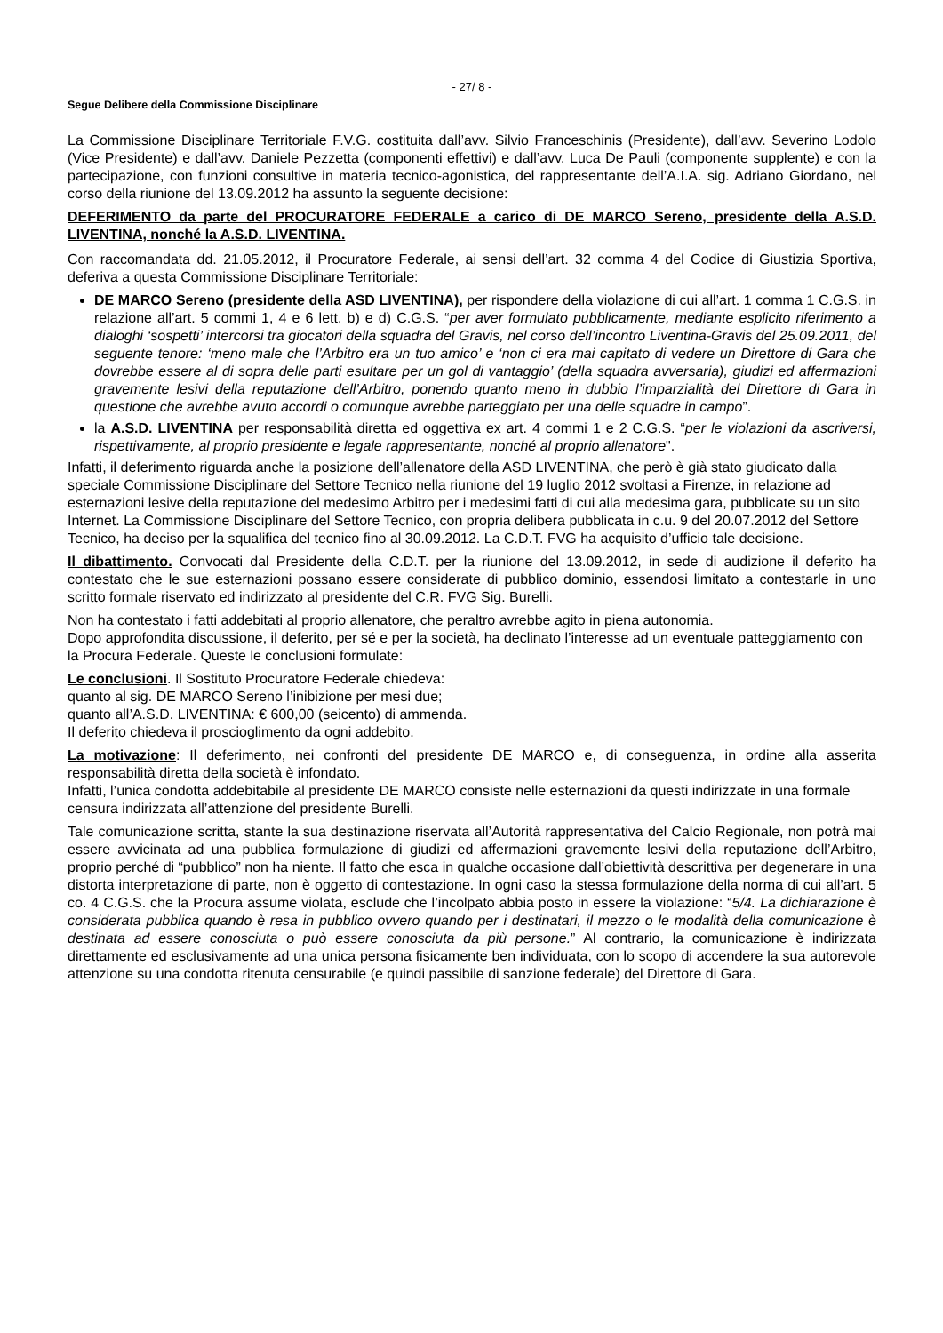- 27/ 8 -
Segue Delibere della Commissione Disciplinare
La Commissione Disciplinare Territoriale F.V.G. costituita dall’avv. Silvio Franceschinis (Presidente), dall’avv. Severino Lodolo (Vice Presidente) e dall’avv. Daniele Pezzetta (componenti effettivi) e dall’avv. Luca De Pauli (componente supplente) e con la partecipazione, con funzioni consultive in materia tecnico-agonistica, del rappresentante dell’A.I.A. sig. Adriano Giordano, nel corso della riunione del 13.09.2012 ha assunto la seguente decisione:
DEFERIMENTO da parte del PROCURATORE FEDERALE a carico di DE MARCO Sereno, presidente della A.S.D. LIVENTINA, nonché la A.S.D. LIVENTINA.
Con raccomandata dd. 21.05.2012, il Procuratore Federale, ai sensi dell’art. 32 comma 4 del Codice di Giustizia Sportiva, deferiva a questa Commissione Disciplinare Territoriale:
DE MARCO Sereno (presidente della ASD LIVENTINA), per rispondere della violazione di cui all’art. 1 comma 1 C.G.S. in relazione all’art. 5 commi 1, 4 e 6 lett. b) e d) C.G.S. “per aver formulato pubblicamente, mediante esplicito riferimento a dialoghi ‘sospetti’ intercorsi tra giocatori della squadra del Gravis, nel corso dell’incontro Liventina-Gravis del 25.09.2011, del seguente tenore: ‘meno male che l’Arbitro era un tuo amico’ e ‘non ci era mai capitato di vedere un Direttore di Gara che dovrebbe essere al di sopra delle parti esultare per un gol di vantaggio’ (della squadra avversaria), giudizi ed affermazioni gravemente lesivi della reputazione dell’Arbitro, ponendo quanto meno in dubbio l’imparzialità del Direttore di Gara in questione che avrebbe avuto accordi o comunque avrebbe parteggiato per una delle squadre in campo”.
la A.S.D. LIVENTINA per responsabilità diretta ed oggettiva ex art. 4 commi 1 e 2 C.G.S. “per le violazioni da ascriversi, rispettivamente, al proprio presidente e legale rappresentante, nonché al proprio allenatore".
Infatti, il deferimento riguarda anche la posizione dell’allenatore della ASD LIVENTINA, che però è già stato giudicato dalla speciale Commissione Disciplinare del Settore Tecnico nella riunione del 19 luglio 2012 svoltasi a Firenze, in relazione ad esternazioni lesive della reputazione del medesimo Arbitro per i medesimi fatti di cui alla medesima gara, pubblicate su un sito Internet. La Commissione Disciplinare del Settore Tecnico, con propria delibera pubblicata in c.u. 9 del 20.07.2012 del Settore Tecnico, ha deciso per la squalifica del tecnico fino al 30.09.2012. La C.D.T. FVG ha acquisito d’ufficio tale decisione.
Il dibattimento. Convocati dal Presidente della C.D.T. per la riunione del 13.09.2012, in sede di audizione il deferito ha contestato che le sue esternazioni possano essere considerate di pubblico dominio, essendosi limitato a contestarle in uno scritto formale riservato ed indirizzato al presidente del C.R. FVG Sig. Burelli.
Non ha contestato i fatti addebitati al proprio allenatore, che peraltro avrebbe agito in piena autonomia.
Dopo approfondita discussione, il deferito, per sé e per la società, ha declinato l’interesse ad un eventuale patteggiamento con la Procura Federale. Queste le conclusioni formulate:
Le conclusioni. Il Sostituto Procuratore Federale chiedeva:
quanto al sig. DE MARCO Sereno l’inibizione per mesi due;
quanto all’A.S.D. LIVENTINA: € 600,00 (seicento) di ammenda.
Il deferito chiedeva il proscioglimento da ogni addebito.
La motivazione: Il deferimento, nei confronti del presidente DE MARCO e, di conseguenza, in ordine alla asserita responsabilità diretta della società è infondato.
Infatti, l’unica condotta addebitabile al presidente DE MARCO consiste nelle esternazioni da questi indirizzate in una formale censura indirizzata all’attenzione del presidente Burelli.
Tale comunicazione scritta, stante la sua destinazione riservata all’Autorità rappresentativa del Calcio Regionale, non potrà mai essere avvicinata ad una pubblica formulazione di giudizi ed affermazioni gravemente lesivi della reputazione dell’Arbitro, proprio perché di “pubblico” non ha niente. Il fatto che esca in qualche occasione dall’obiettività descrittiva per degenerare in una distorta interpretazione di parte, non è oggetto di contestazione. In ogni caso la stessa formulazione della norma di cui all’art. 5 co. 4 C.G.S. che la Procura assume violata, esclude che l’incolpato abbia posto in essere la violazione: “5/4. La dichiarazione è considerata pubblica quando è resa in pubblico ovvero quando per i destinatari, il mezzo o le modalità della comunicazione è destinata ad essere conosciuta o può essere conosciuta da più persone.” Al contrario, la comunicazione è indirizzata direttamente ed esclusivamente ad una unica persona fisicamente ben individuata, con lo scopo di accendere la sua autorevole attenzione su una condotta ritenuta censurabile (e quindi passibile di sanzione federale) del Direttore di Gara.